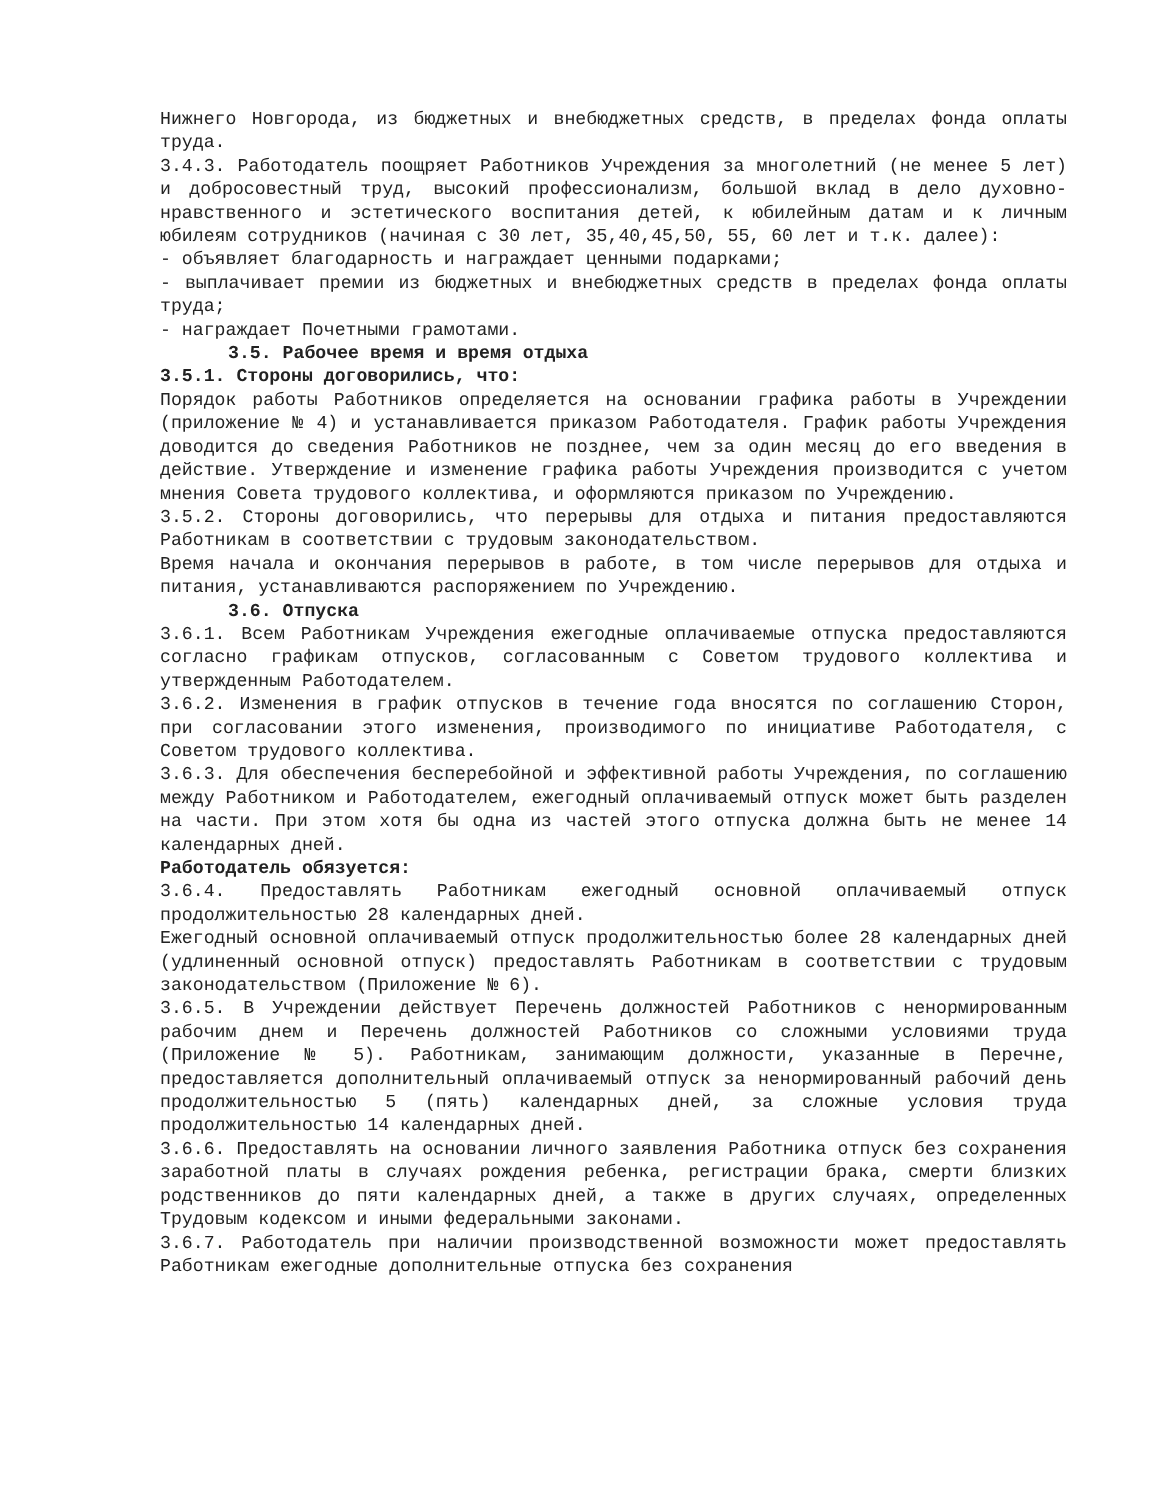Нижнего Новгорода, из бюджетных и внебюджетных средств, в пределах фонда оплаты труда.
3.4.3. Работодатель поощряет Работников Учреждения за многолетний (не менее 5 лет) и добросовестный труд, высокий профессионализм, большой вклад в дело духовно-нравственного и эстетического воспитания детей, к юбилейным датам и к личным юбилеям сотрудников (начиная с 30 лет, 35,40,45,50, 55, 60 лет и т.к. далее):
- объявляет благодарность и награждает ценными подарками;
- выплачивает премии из бюджетных и внебюджетных средств в пределах фонда оплаты труда;
- награждает Почетными грамотами.
3.5. Рабочее время и время отдыха
3.5.1. Стороны договорились, что:
Порядок работы Работников определяется на основании графика работы в Учреждении (приложение № 4) и устанавливается приказом Работодателя. График работы Учреждения доводится до сведения Работников не позднее, чем за один месяц до его введения в действие. Утверждение и изменение графика работы Учреждения производится с учетом мнения Совета трудового коллектива, и оформляются приказом по Учреждению.
3.5.2. Стороны договорились, что перерывы для отдыха и питания предоставляются Работникам в соответствии с трудовым законодательством.
Время начала и окончания перерывов в работе, в том числе перерывов для отдыха и питания, устанавливаются распоряжением по Учреждению.
3.6. Отпуска
3.6.1. Всем Работникам Учреждения ежегодные оплачиваемые отпуска предоставляются согласно графикам отпусков, согласованным с Советом трудового коллектива и утвержденным Работодателем.
3.6.2. Изменения в график отпусков в течение года вносятся по соглашению Сторон, при согласовании этого изменения, производимого по инициативе Работодателя, с Советом трудового коллектива.
3.6.3. Для обеспечения бесперебойной и эффективной работы Учреждения, по соглашению между Работником и Работодателем, ежегодный оплачиваемый отпуск может быть разделен на части. При этом хотя бы одна из частей этого отпуска должна быть не менее 14 календарных дней.
Работодатель обязуется:
3.6.4. Предоставлять Работникам ежегодный основной оплачиваемый отпуск продолжительностью 28 календарных дней.
Ежегодный основной оплачиваемый отпуск продолжительностью более 28 календарных дней (удлиненный основной отпуск) предоставлять Работникам в соответствии с трудовым законодательством (Приложение № 6).
3.6.5. В Учреждении действует Перечень должностей Работников с ненормированным рабочим днем и Перечень должностей Работников со сложными условиями труда (Приложение № 5). Работникам, занимающим должности, указанные в Перечне, предоставляется дополнительный оплачиваемый отпуск за ненормированный рабочий день продолжительностью 5 (пять) календарных дней, за сложные условия труда продолжительностью 14 календарных дней.
3.6.6. Предоставлять на основании личного заявления Работника отпуск без сохранения заработной платы в случаях рождения ребенка, регистрации брака, смерти близких родственников до пяти календарных дней, а также в других случаях, определенных Трудовым кодексом и иными федеральными законами.
3.6.7. Работодатель при наличии производственной возможности может предоставлять Работникам ежегодные дополнительные отпуска без сохранения